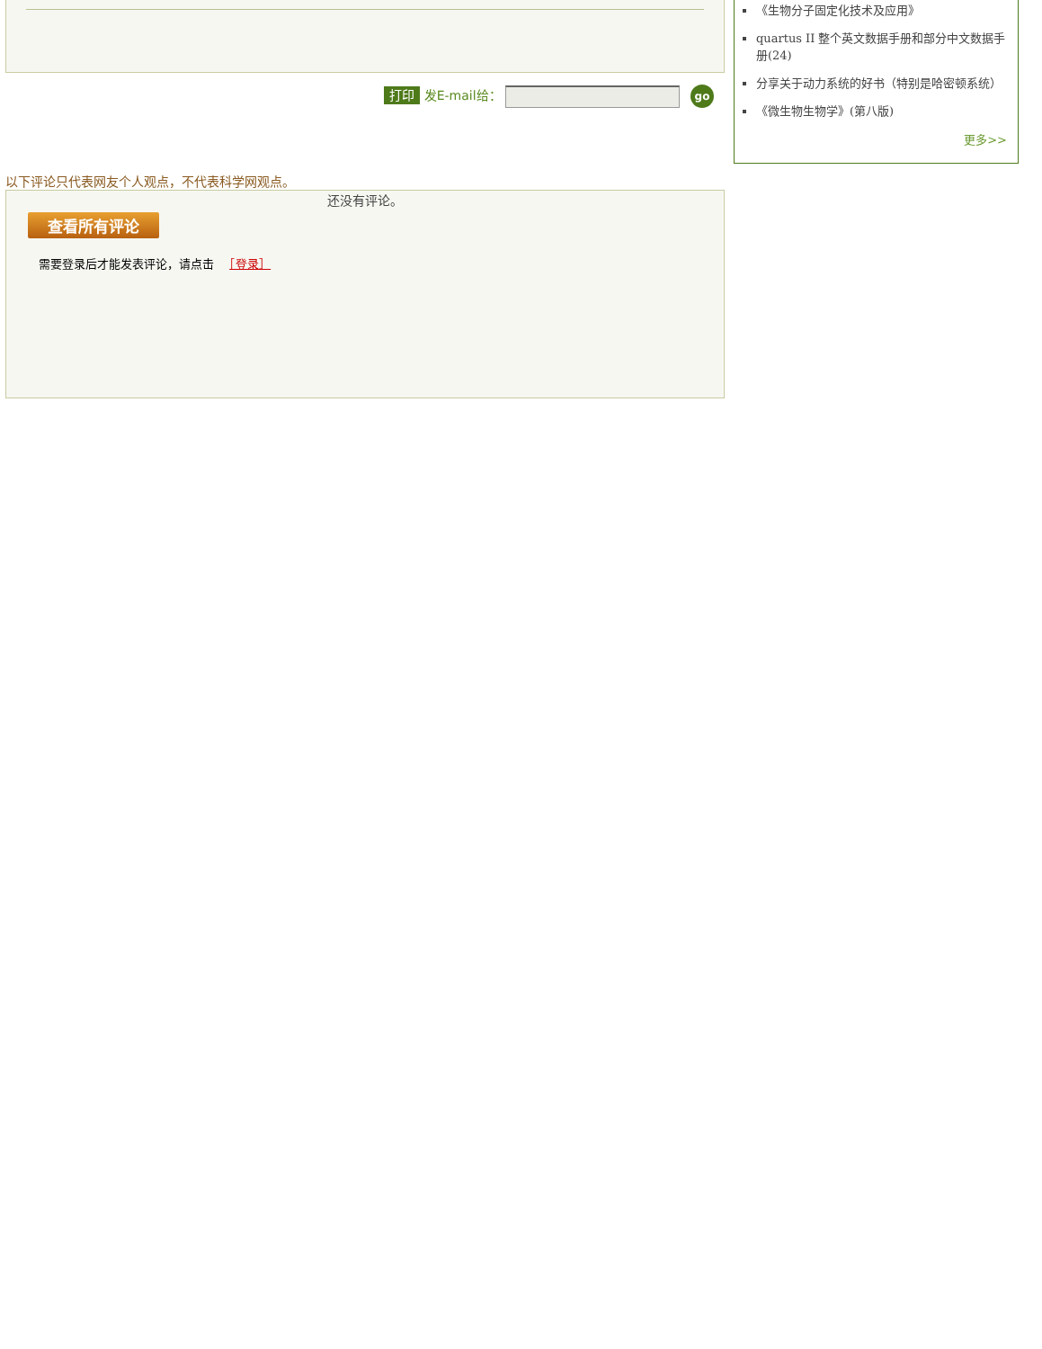打印 发E-mail给： go
以下评论只代表网友个人观点，不代表科学网观点。
还没有评论。
查看所有评论
需要登录后才能发表评论，请点击 　［登录］
《生物分子固定化技术及应用》
quartus II 整个英文数据手册和部分中文数据手册(24)
分享关于动力系统的好书（特别是哈密顿系统）
《微生物生物学》(第八版)
更多>>